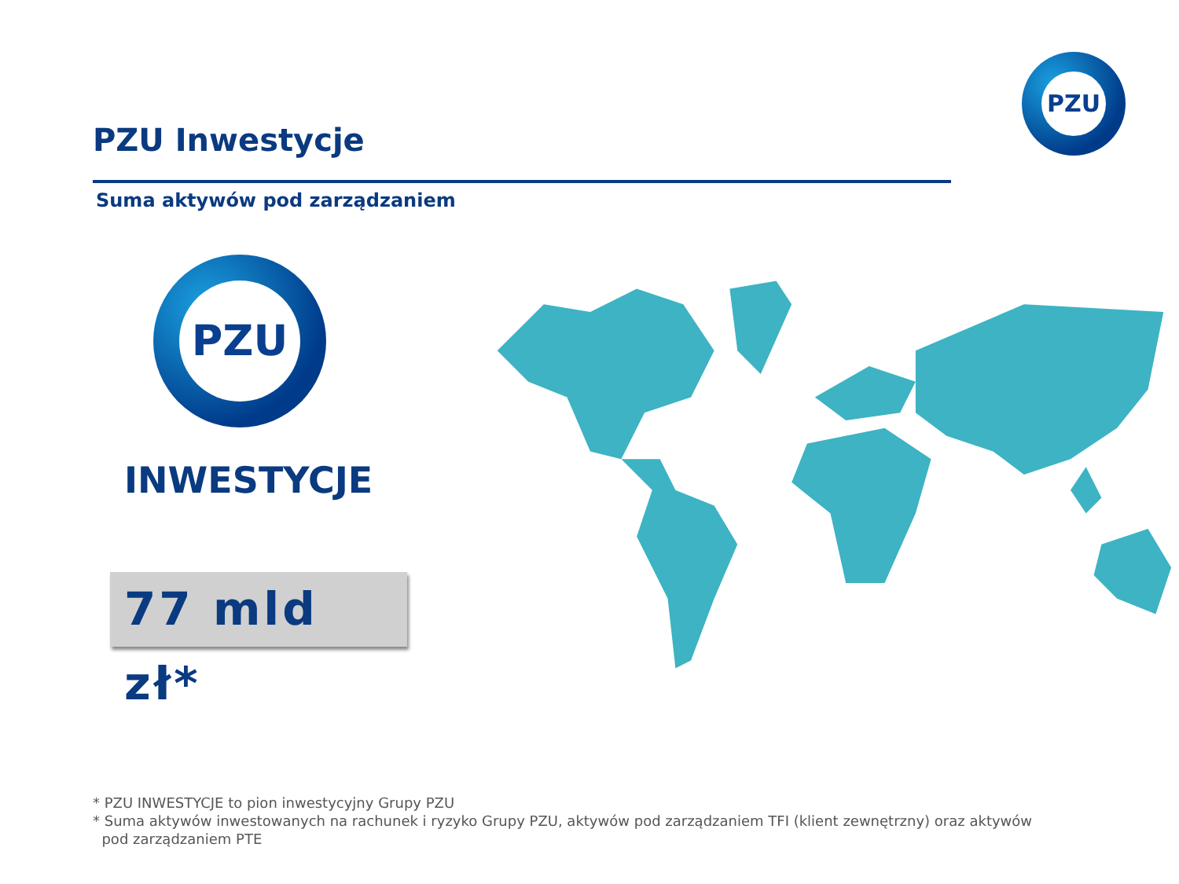PZU
PZU Inwestycje
Suma aktywów pod zarządzaniem
PZU
INWESTYCJE
77 mld zł*
* PZU INWESTYCJE to pion inwestycyjny Grupy PZU
* Suma aktywów inwestowanych na rachunek i ryzyko Grupy PZU, aktywów pod zarządzaniem TFI (klient zewnętrzny) oraz aktywów
pod zarządzaniem PTE